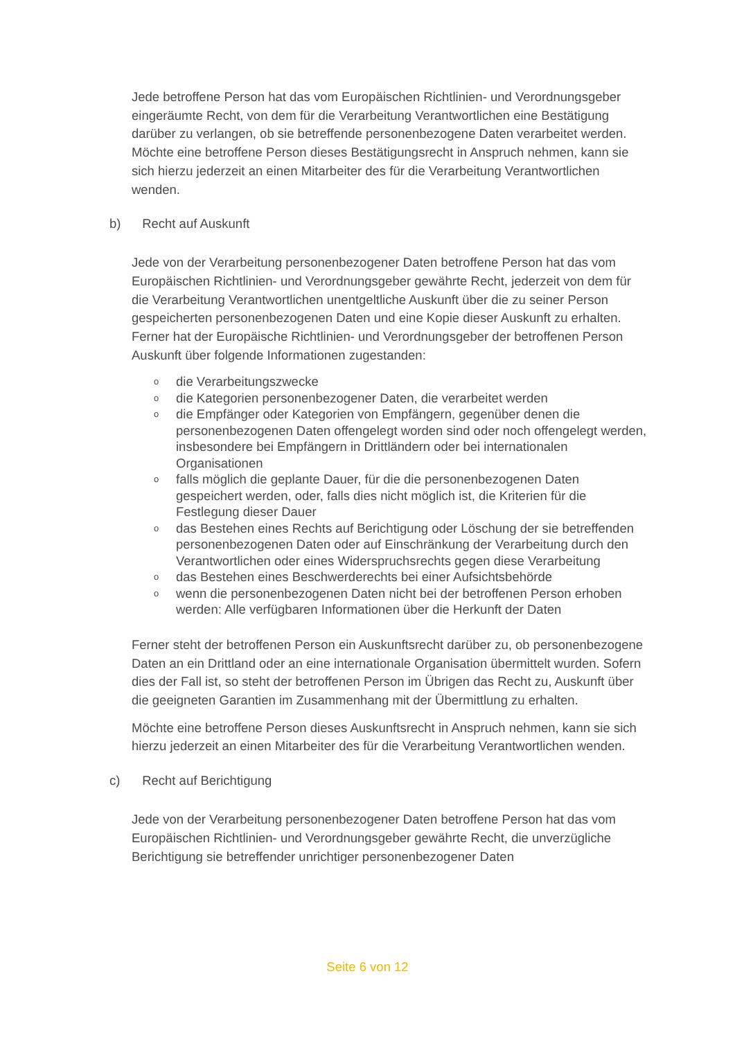Jede betroffene Person hat das vom Europäischen Richtlinien- und Verordnungsgeber eingeräumte Recht, von dem für die Verarbeitung Verantwortlichen eine Bestätigung darüber zu verlangen, ob sie betreffende personenbezogene Daten verarbeitet werden. Möchte eine betroffene Person dieses Bestätigungsrecht in Anspruch nehmen, kann sie sich hierzu jederzeit an einen Mitarbeiter des für die Verarbeitung Verantwortlichen wenden.
b) Recht auf Auskunft
Jede von der Verarbeitung personenbezogener Daten betroffene Person hat das vom Europäischen Richtlinien- und Verordnungsgeber gewährte Recht, jederzeit von dem für die Verarbeitung Verantwortlichen unentgeltliche Auskunft über die zu seiner Person gespeicherten personenbezogenen Daten und eine Kopie dieser Auskunft zu erhalten. Ferner hat der Europäische Richtlinien- und Verordnungsgeber der betroffenen Person Auskunft über folgende Informationen zugestanden:
o die Verarbeitungszwecke
o die Kategorien personenbezogener Daten, die verarbeitet werden
o die Empfänger oder Kategorien von Empfängern, gegenüber denen die personenbezogenen Daten offengelegt worden sind oder noch offengelegt werden, insbesondere bei Empfängern in Drittländern oder bei internationalen Organisationen
o falls möglich die geplante Dauer, für die die personenbezogenen Daten gespeichert werden, oder, falls dies nicht möglich ist, die Kriterien für die Festlegung dieser Dauer
o das Bestehen eines Rechts auf Berichtigung oder Löschung der sie betreffenden personenbezogenen Daten oder auf Einschränkung der Verarbeitung durch den Verantwortlichen oder eines Widerspruchsrechts gegen diese Verarbeitung
o das Bestehen eines Beschwerderechts bei einer Aufsichtsbehörde
o wenn die personenbezogenen Daten nicht bei der betroffenen Person erhoben werden: Alle verfügbaren Informationen über die Herkunft der Daten
Ferner steht der betroffenen Person ein Auskunftsrecht darüber zu, ob personenbezogene Daten an ein Drittland oder an eine internationale Organisation übermittelt wurden. Sofern dies der Fall ist, so steht der betroffenen Person im Übrigen das Recht zu, Auskunft über die geeigneten Garantien im Zusammenhang mit der Übermittlung zu erhalten.
Möchte eine betroffene Person dieses Auskunftsrecht in Anspruch nehmen, kann sie sich hierzu jederzeit an einen Mitarbeiter des für die Verarbeitung Verantwortlichen wenden.
c) Recht auf Berichtigung
Jede von der Verarbeitung personenbezogener Daten betroffene Person hat das vom Europäischen Richtlinien- und Verordnungsgeber gewährte Recht, die unverzügliche Berichtigung sie betreffender unrichtiger personenbezogener Daten
Seite 6 von 12